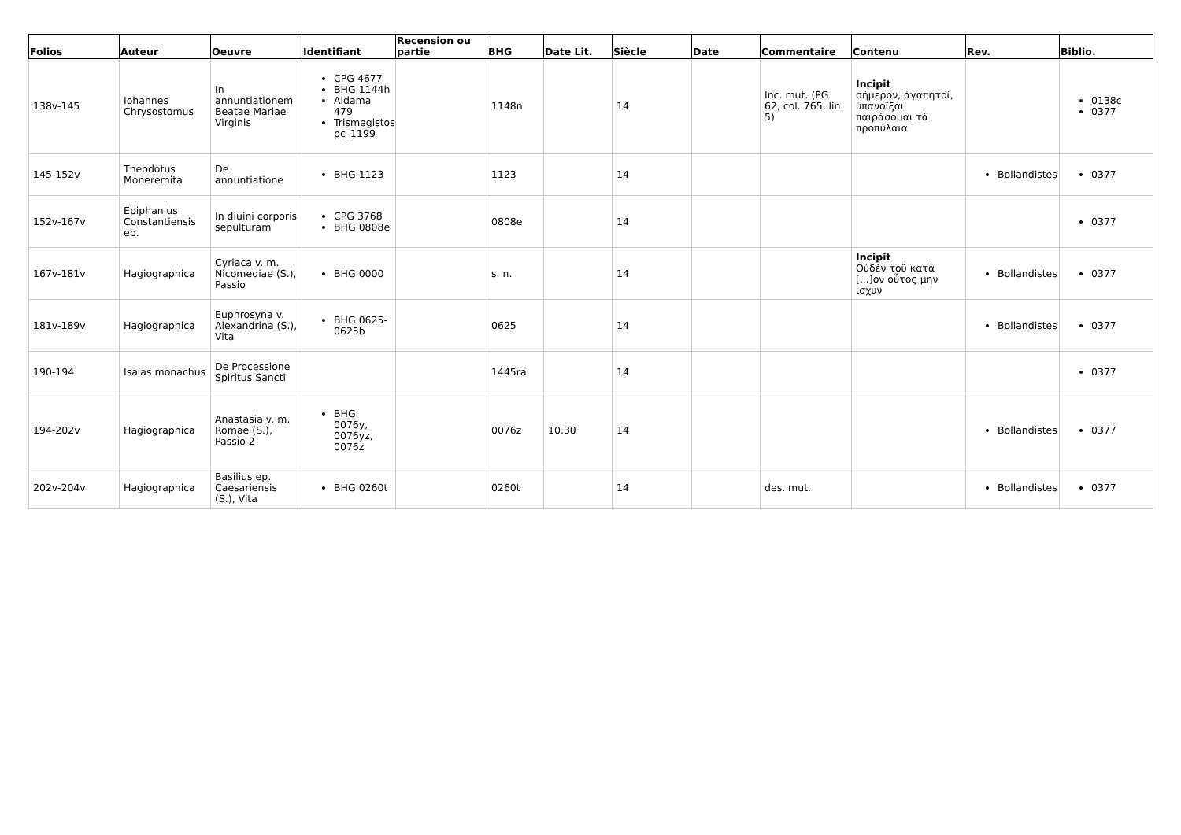| Folios | Auteur | Oeuvre | Identifiant | Recension ou partie | BHG | Date Lit. | Siècle | Date | Commentaire | Contenu | Rev. | Biblio. |
| --- | --- | --- | --- | --- | --- | --- | --- | --- | --- | --- | --- | --- |
| 138v-145 | Iohannes Chrysostomus | In annuntiationem Beatae Mariae Virginis | CPG 4677 BHG 1144h Aldama 479 Trismegistos pc_1199 | | 1148n | | 14 | | Inc. mut. (PG 62, col. 765, lin. 5) | Incipit σήμερον, ἀγαπητοί, ὑπανοῖξαι παιράσομαι τὰ προπύλαια | | 0138c 0377 |
| 145-152v | Theodotus Moneremita | De annuntiatione | BHG 1123 | | 1123 | | 14 | | | | Bollandistes | 0377 |
| 152v-167v | Epiphanius Constantiensis ep. | In diuini corporis sepulturam | CPG 3768 BHG 0808e | | 0808e | | 14 | | | | | 0377 |
| 167v-181v | Hagiographica | Cyriaca v. m. Nicomediae (S.), Passio | BHG 0000 | | s. n. | | 14 | | | Incipit Οὐδὲν τοῦ κατὰ [...]ον οὗτος μην ισχυν | Bollandistes | 0377 |
| 181v-189v | Hagiographica | Euphrosyna v. Alexandrina (S.), Vita | BHG 0625-0625b | | 0625 | | 14 | | | | Bollandistes | 0377 |
| 190-194 | Isaias monachus | De Processione Spiritus Sancti | | | 1445ra | | 14 | | | | | 0377 |
| 194-202v | Hagiographica | Anastasia v. m. Romae (S.), Passio 2 | BHG 0076y, 0076yz, 0076z | | 0076z | 10.30 | 14 | | | | Bollandistes | 0377 |
| 202v-204v | Hagiographica | Basilius ep. Caesariensis (S.), Vita | BHG 0260t | | 0260t | | 14 | | des. mut. | | Bollandistes | 0377 |